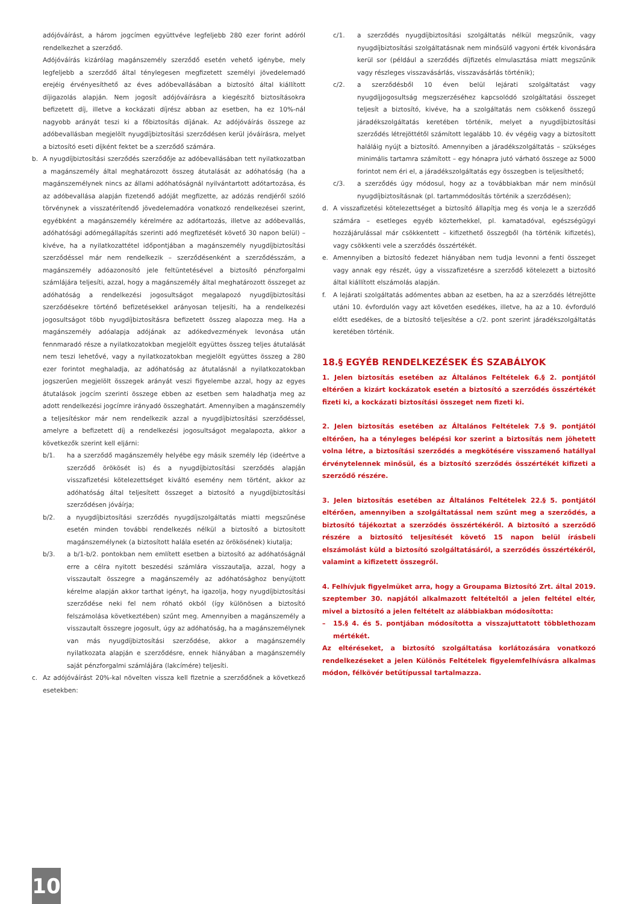adójóváírást, a három jogcímen együttvéve legfeljebb 280 ezer forint adóról rendelkezhet a szerződő.
Adójóváírás kizárólag magánszemély szerződő esetén vehető igénybe, mely legfeljebb a szerződő által ténylegesen megfizetett személyi jövedelemadó erejéig érvényesíthető az éves adóbevallásában a biztosító által kiállított díjigazolás alapján. Nem jogosít adójóváírásra a kiegészítő biztosításokra befizetett díj, illetve a kockázati díjrész abban az esetben, ha ez 10%-nál nagyobb arányát teszi ki a főbiztosítás díjának. Az adójóváírás összege az adóbevallásban megjelölt nyugdíjbiztosítási szerződésen kerül jóváírásra, melyet a biztosító eseti díjként fektet be a szerződő számára.
b. A nyugdíjbiztosítási szerződés szerződője az adóbevallásában tett nyilatkozatban a magánszemély által meghatározott összeg átutalását az adóhatóság (ha a magánszemélynek nincs az állami adóhatóságnál nyilvántartott adótartozása, és az adóbevallása alapján fizetendő adóját megfizette, az adózás rendjéről szóló törvénynek a visszatérítendő jövedelemadóra vonatkozó rendelkezései szerint, egyébként a magánszemély kérelmére az adótartozás, illetve az adóbevallás, adóhatósági adómegállapítás szerinti adó megfizetését követő 30 napon belül) – kivéve, ha a nyilatkozattétel időpontjában a magánszemély nyugdíjbiztosítási szerződéssel már nem rendelkezik – szerződésenként a szerződésszám, a magánszemély adóazonosító jele feltüntetésével a biztosító pénzforgalmi számlájára teljesíti, azzal, hogy a magánszemély által meghatározott összeget az adóhatóság a rendelkezési jogosultságot megalapozó nyugdíjbiztosítási szerződésekre történő befizetésekkel arányosan teljesíti, ha a rendelkezési jogosultságot több nyugdíjbiztosításra befizetett összeg alapozza meg. Ha a magánszemély adóalapja adójának az adókedvezmények levonása után fennmaradó része a nyilatkozatokban megjelölt együttes összeg teljes átutalását nem teszi lehetővé, vagy a nyilatkozatokban megjelölt együttes összeg a 280 ezer forintot meghaladja, az adóhatóság az átutalásnál a nyilatkozatokban jogszerűen megjelölt összegek arányát veszi figyelembe azzal, hogy az egyes átutalások jogcím szerinti összege ebben az esetben sem haladhatja meg az adott rendelkezési jogcímre irányadó összeghatárt. Amennyiben a magánszemély a teljesítéskor már nem rendelkezik azzal a nyugdíjbiztosítási szerződéssel, amelyre a befizetett díj a rendelkezési jogosultságot megalapozta, akkor a következők szerint kell eljárni:
b/1. ha a szerződő magánszemély helyébe egy másik személy lép (ideértve a szerződő örökösét is) és a nyugdíjbiztosítási szerződés alapján visszafizetési kötelezettséget kiváltó esemény nem történt, akkor az adóhatóság által teljesített összeget a biztosító a nyugdíjbiztosítási szerződésen jóváírja;
b/2. a nyugdíjbiztosítási szerződés nyugdíjszolgáltatás miatti megszűnése esetén minden további rendelkezés nélkül a biztosító a biztosított magánszemélynek (a biztosított halála esetén az örökösének) kiutalja;
b/3. a b/1-b/2. pontokban nem említett esetben a biztosító az adóhatóságnál erre a célra nyitott beszedési számlára visszautalja, azzal, hogy a visszautalt összegre a magánszemély az adóhatósághoz benyújtott kérelme alapján akkor tarthat igényt, ha igazolja, hogy nyugdíjbiztosítási szerződése neki fel nem róható okból (így különösen a biztosító felszámolása következtében) szűnt meg. Amennyiben a magánszemély a visszautalt összegre jogosult, úgy az adóhatóság, ha a magánszemélynek van más nyugdíjbiztosítási szerződése, akkor a magánszemély nyilatkozata alapján e szerződésre, ennek hiányában a magánszemély saját pénzforgalmi számlájára (lakcímére) teljesíti.
c. Az adójóváírást 20%-kal növelten vissza kell fizetnie a szerződőnek a következő esetekben:
c/1. a szerződés nyugdíjbiztosítási szolgáltatás nélkül megszűnik, vagy nyugdíjbiztosítási szolgáltatásnak nem minősülő vagyoni érték kivonására kerül sor (például a szerződés díjfizetés elmulasztása miatt megszűnik vagy részleges visszavásárlás, visszavásárlás történik);
c/2. a szerződésből 10 éven belül lejárati szolgáltatást vagy nyugdíjjogosultság megszerzéséhez kapcsolódó szolgáltatási összeget teljesít a biztosító, kivéve, ha a szolgáltatás nem csökkenő összegű járadékszolgáltatás keretében történik, melyet a nyugdíjbiztosítási szerződés létrejöttétől számított legalább 10. év végéig vagy a biztosított haláláig nyújt a biztosító. Amennyiben a járadékszolgáltatás – szükséges minimális tartamra számított – egy hónapra jutó várható összege az 5000 forintot nem éri el, a járadékszolgáltatás egy összegben is teljesíthető;
c/3. a szerződés úgy módosul, hogy az a továbbiakban már nem minősül nyugdíjbiztosításnak (pl. tartammódosítás történik a szerződésen);
d. A visszafizetési kötelezettséget a biztosító állapítja meg és vonja le a szerződő számára – esetleges egyéb közterhekkel, pl. kamatadóval, egészségügyi hozzájárulással már csökkentett – kifizethető összegből (ha történik kifizetés), vagy csökkenti vele a szerződés összértékét.
e. Amennyiben a biztosító fedezet hiányában nem tudja levonni a fenti összeget vagy annak egy részét, úgy a visszafizetésre a szerződő kötelezett a biztosító által kiállított elszámolás alapján.
f. A lejárati szolgáltatás adómentes abban az esetben, ha az a szerződés létrejötte utáni 10. évfordulón vagy azt követően esedékes, illetve, ha az a 10. évforduló előtt esedékes, de a biztosító teljesítése a c/2. pont szerint járadékszolgáltatás keretében történik.
18.§ EGYÉB RENDELKEZÉSEK ÉS SZABÁLYOK
1. Jelen biztosítás esetében az Általános Feltételek 6.§ 2. pontjától eltérően a kizárt kockázatok esetén a biztosító a szerződés összértékét fizeti ki, a kockázati biztosítási összeget nem fizeti ki.
2. Jelen biztosítás esetében az Általános Feltételek 7.§ 9. pontjától eltérően, ha a tényleges belépési kor szerint a biztosítás nem jöhetett volna létre, a biztosítási szerződés a megkötésére visszamenő hatállyal érvénytelennek minősül, és a biztosító szerződés összértékét kifizeti a szerződő részére.
3. Jelen biztosítás esetében az Általános Feltételek 22.§ 5. pontjától eltérően, amennyiben a szolgáltatással nem szűnt meg a szerződés, a biztosító tájékoztat a szerződés összértékéről. A biztosító a szerződő részére a biztosító teljesítését követő 15 napon belül írásbeli elszámolást küld a biztosító szolgáltatásáról, a szerződés összértékéről, valamint a kifizetett összegről.
4. Felhívjuk figyelmüket arra, hogy a Groupama Biztosító Zrt. által 2019. szeptember 30. napjától alkalmazott feltételtől a jelen feltétel eltér, mivel a biztosító a jelen feltételt az alábbiakban módosította:
– 15.§ 4. és 5. pontjában módosította a visszajuttatott többlethozam mértékét.
Az eltéréseket, a biztosító szolgáltatása korlátozására vonatkozó rendelkezéseket a jelen Különös Feltételek figyelemfelhívásra alkalmas módon, félkövér betűtípussal tartalmazza.
10